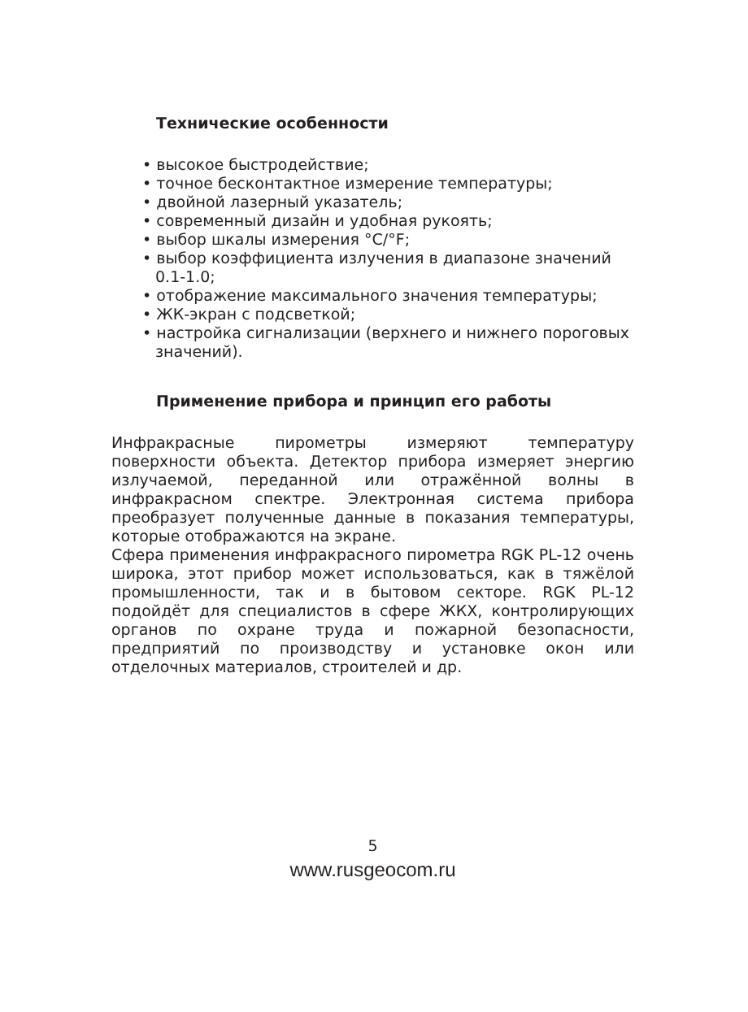Технические особенности
• высокое быстродействие;
• точное бесконтактное измерение температуры;
• двойной лазерный указатель;
• современный дизайн и удобная рукоять;
• выбор шкалы измерения °C/°F;
• выбор коэффициента излучения в диапазоне значений 0.1-1.0;
• отображение максимального значения температуры;
• ЖК-экран с подсветкой;
• настройка сигнализации (верхнего и нижнего пороговых значений).
Применение прибора и принцип его работы
Инфракрасные пирометры измеряют температуру поверхности объекта. Детектор прибора измеряет энергию излучаемой, переданной или отражённой волны в инфракрасном спектре. Электронная система прибора преобразует полученные данные в показания температуры, которые отображаются на экране.
Сфера применения инфракрасного пирометра RGK PL-12 очень широка, этот прибор может использоваться, как в тяжёлой промышленности, так и в бытовом секторе. RGK PL-12 подойдёт для специалистов в сфере ЖКХ, контролирующих органов по охране труда и пожарной безопасности, предприятий по производству и установке окон или отделочных материалов, строителей и др.
5
www.rusgeocom.ru